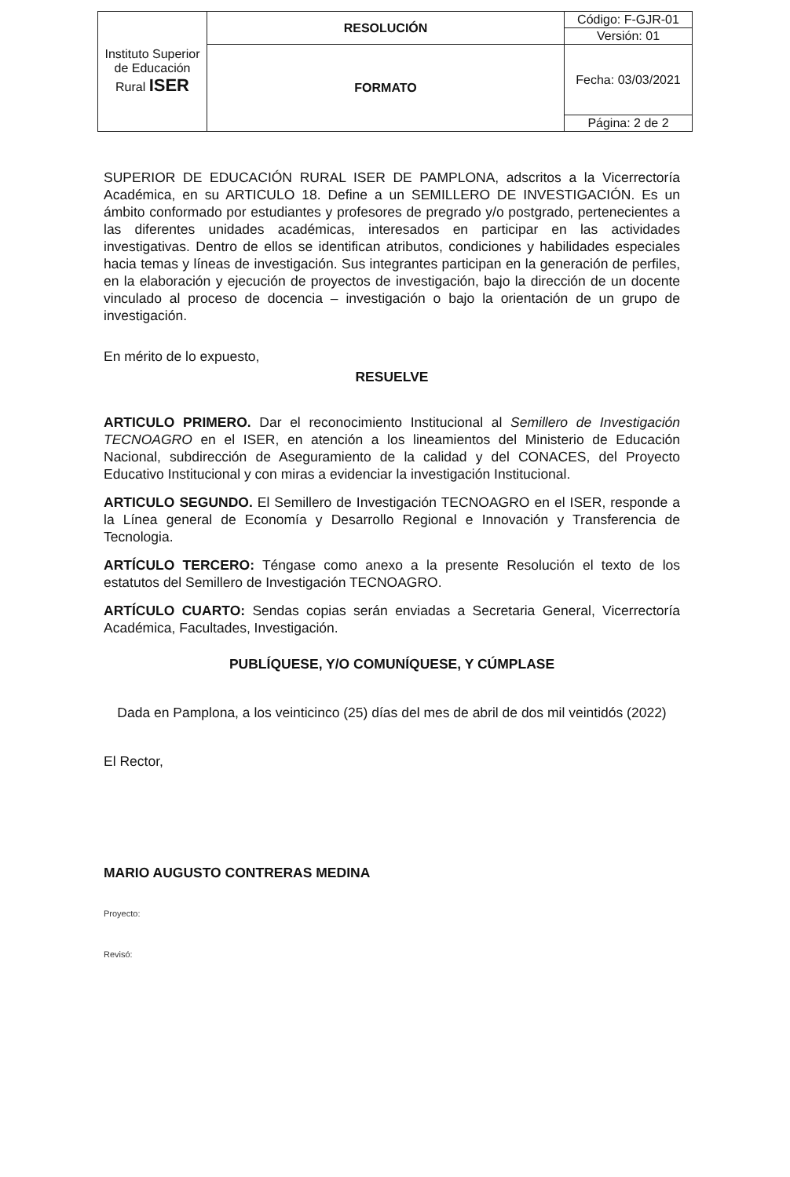| Instituto Superior de Educación Rural ISER | RESOLUCIÓN | Código: F-GJR-01 |
| | | Versión: 01 |
| | FORMATO | Fecha: 03/03/2021 |
| | | Página: 2 de 2 |
SUPERIOR DE EDUCACIÓN RURAL ISER DE PAMPLONA, adscritos a la Vicerrectoría Académica, en su ARTICULO 18. Define a un SEMILLERO DE INVESTIGACIÓN. Es un ámbito conformado por estudiantes y profesores de pregrado y/o postgrado, pertenecientes a las diferentes unidades académicas, interesados en participar en las actividades investigativas. Dentro de ellos se identifican atributos, condiciones y habilidades especiales hacia temas y líneas de investigación. Sus integrantes participan en la generación de perfiles, en la elaboración y ejecución de proyectos de investigación, bajo la dirección de un docente vinculado al proceso de docencia – investigación o bajo la orientación de un grupo de investigación.
En mérito de lo expuesto,
RESUELVE
ARTICULO PRIMERO. Dar el reconocimiento Institucional al Semillero de Investigación TECNOAGRO en el ISER, en atención a los lineamientos del Ministerio de Educación Nacional, subdirección de Aseguramiento de la calidad y del CONACES, del Proyecto Educativo Institucional y con miras a evidenciar la investigación Institucional.
ARTICULO SEGUNDO. El Semillero de Investigación TECNOAGRO en el ISER, responde a la Línea general de Economía y Desarrollo Regional e Innovación y Transferencia de Tecnologia.
ARTÍCULO TERCERO: Téngase como anexo a la presente Resolución el texto de los estatutos del Semillero de Investigación TECNOAGRO.
ARTÍCULO CUARTO: Sendas copias serán enviadas a Secretaria General, Vicerrectoría Académica, Facultades, Investigación.
PUBLÍQUESE, Y/O COMUNÍQUESE, Y CÚMPLASE
Dada en Pamplona, a los veinticinco (25) días del mes de abril de dos mil veintidós (2022)
El Rector,
MARIO AUGUSTO CONTRERAS MEDINA
Proyecto:
Revisó: